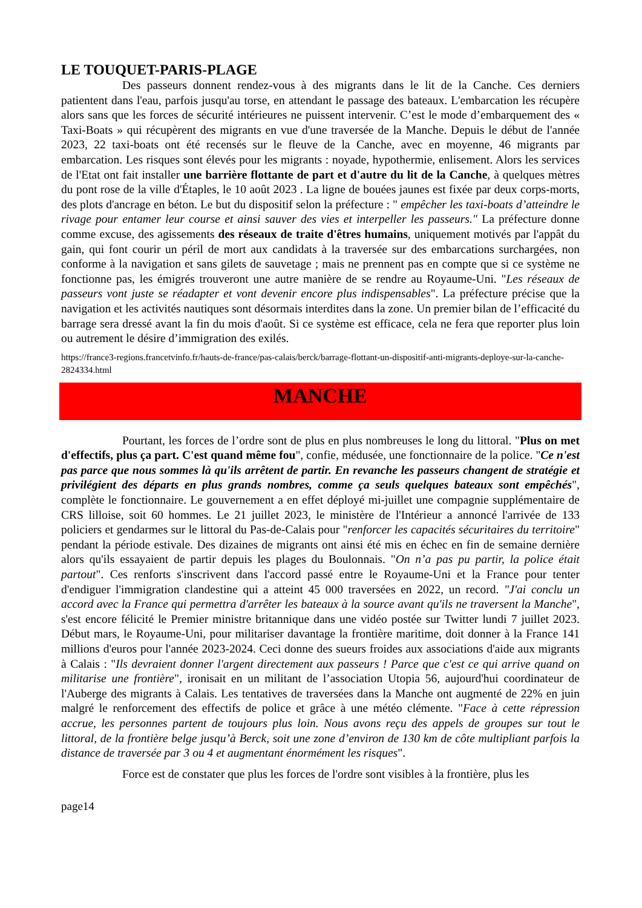LE TOUQUET-PARIS-PLAGE
Des passeurs donnent rendez-vous à des migrants dans le lit de la Canche. Ces derniers patientent dans l'eau, parfois jusqu'au torse, en attendant le passage des bateaux. L'embarcation les récupère alors sans que les forces de sécurité intérieures ne puissent intervenir. C’est le mode d’embarquement des « Taxi-Boats » qui récupèrent des migrants en vue d'une traversée de la Manche. Depuis le début de l'année 2023, 22 taxi-boats ont été recensés sur le fleuve de la Canche, avec en moyenne, 46 migrants par embarcation. Les risques sont élevés pour les migrants : noyade, hypothermie, enlisement. Alors les services de l'Etat ont fait installer une barrière flottante de part et d'autre du lit de la Canche, à quelques mètres du pont rose de la ville d'Étaples, le 10 août 2023 . La ligne de bouées jaunes est fixée par deux corps-morts, des plots d'ancrage en béton. Le but du dispositif selon la préfecture : " empêcher les taxi-boats d’atteindre le rivage pour entamer leur course et ainsi sauver des vies et interpeller les passeurs." La préfecture donne comme excuse, des agissements des réseaux de traite d'êtres humains, uniquement motivés par l'appât du gain, qui font courir un péril de mort aux candidats à la traversée sur des embarcations surchargées, non conforme à la navigation et sans gilets de sauvetage ; mais ne prennent pas en compte que si ce système ne fonctionne pas, les émigrés trouveront une autre manière de se rendre au Royaume-Uni. "Les réseaux de passeurs vont juste se réadapter et vont devenir encore plus indispensables". La préfecture précise que la navigation et les activités nautiques sont désormais interdites dans la zone. Un premier bilan de l’efficacité du barrage sera dressé avant la fin du mois d'août. Si ce système est efficace, cela ne fera que reporter plus loin ou autrement le désire d’immigration des exilés.
https://france3-regions.francetvinfo.fr/hauts-de-france/pas-calais/berck/barrage-flottant-un-dispositif-anti-migrants-deploye-sur-la-canche-2824334.html
MANCHE
Pourtant, les forces de l’ordre sont de plus en plus nombreuses le long du littoral. "Plus on met d'effectifs, plus ça part. C'est quand même fou", confie, médusée, une fonctionnaire de la police. "Ce n'est pas parce que nous sommes là qu'ils arrêtent de partir. En revanche les passeurs changent de stratégie et privilégient des départs en plus grands nombres, comme ça seuls quelques bateaux sont empêchés", complète le fonctionnaire. Le gouvernement a en effet déployé mi-juillet une compagnie supplémentaire de CRS lilloise, soit 60 hommes. Le 21 juillet 2023, le ministère de l'Intérieur a annoncé l'arrivée de 133 policiers et gendarmes sur le littoral du Pas-de-Calais pour "renforcer les capacités sécuritaires du territoire" pendant la période estivale. Des dizaines de migrants ont ainsi été mis en échec en fin de semaine dernière alors qu'ils essayaient de partir depuis les plages du Boulonnais. "On n’a pas pu partir, la police était partout". Ces renforts s'inscrivent dans l'accord passé entre le Royaume-Uni et la France pour tenter d'endiguer l'immigration clandestine qui a atteint 45 000 traversées en 2022, un record. "J'ai conclu un accord avec la France qui permettra d'arrêter les bateaux à la source avant qu'ils ne traversent la Manche", s'est encore félicité le Premier ministre britannique dans une vidéo postée sur Twitter lundi 7 juillet 2023. Début mars, le Royaume-Uni, pour militariser davantage la frontière maritime, doit donner à la France 141 millions d'euros pour l'année 2023-2024. Ceci donne des sueurs froides aux associations d'aide aux migrants à Calais : "Ils devraient donner l'argent directement aux passeurs ! Parce que c'est ce qui arrive quand on militarise une frontière", ironisait en un militant de l’association Utopia 56, aujourd'hui coordinateur de l'Auberge des migrants à Calais. Les tentatives de traversées dans la Manche ont augmenté de 22% en juin malgré le renforcement des effectifs de police et grâce à une météo clémente. "Face à cette répression accrue, les personnes partent de toujours plus loin. Nous avons reçu des appels de groupes sur tout le littoral, de la frontière belge jusqu’à Berck, soit une zone d’environ de 130 km de côte multipliant parfois la distance de traversée par 3 ou 4 et augmentant énormément les risques".
Force est de constater que plus les forces de l'ordre sont visibles à la frontière, plus les
page14